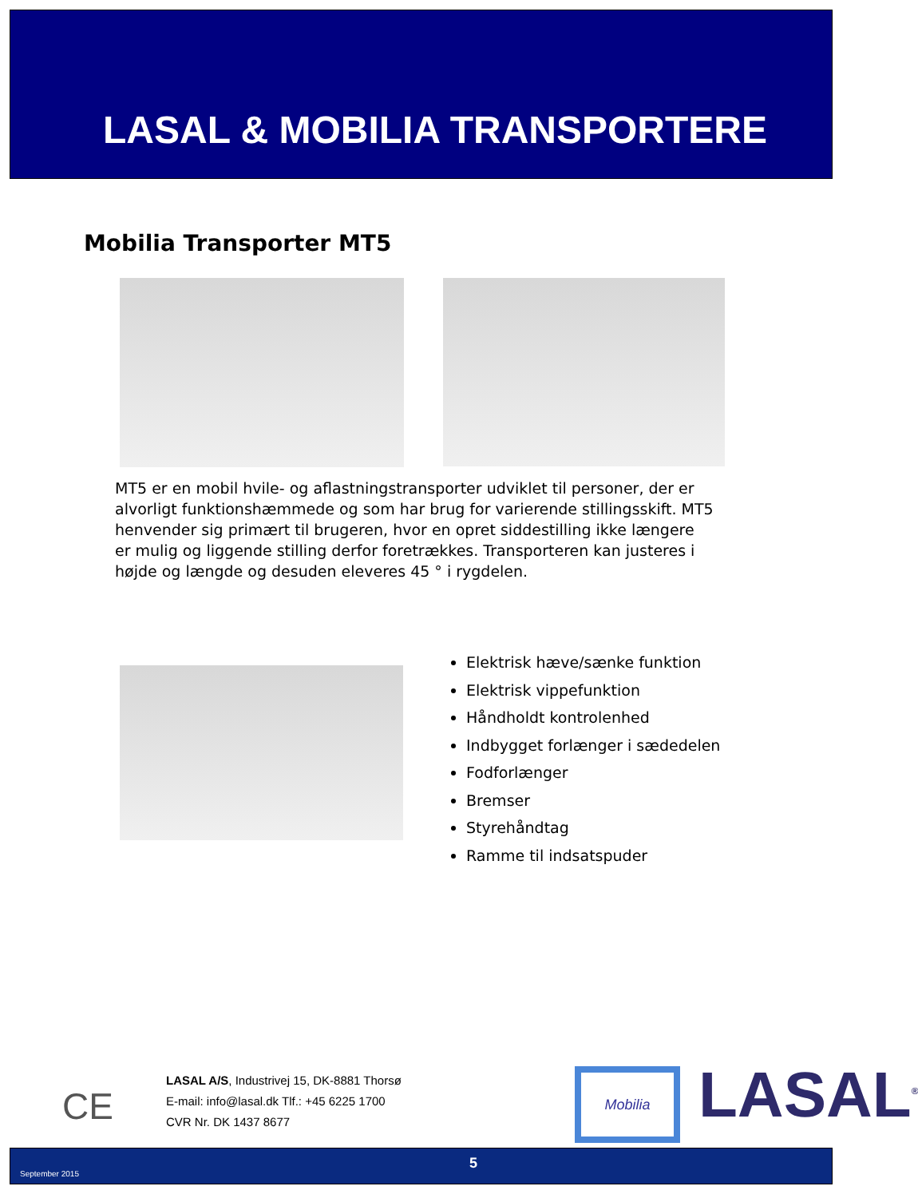LASAL & MOBILIA TRANSPORTERE
Mobilia Transporter MT5
MT5 er en mobil hvile- og aflastningstransporter udviklet til personer, der er alvorligt funktionshæmmede og som har brug for varierende stillingsskift. MT5 henvender sig primært til brugeren, hvor en opret siddestilling ikke længere er mulig og liggende stilling derfor foretrækkes. Transporteren kan justeres i højde og længde og desuden eleveres 45 ° i rygdelen.
Elektrisk hæve/sænke funktion
Elektrisk vippefunktion
Håndholdt kontrolenhed
Indbygget forlænger i sædedelen
Fodforlænger
Bremser
Styrehåndtag
Ramme til indsatspuder
CE
LASAL A/S, Industrivej 15, DK-8881 Thorsø
E-mail: info@lasal.dk Tlf.: +45 6225 1700
CVR Nr. DK 1437 8677
Mobilia LASAL<sup>®</sup>
September 2015
5